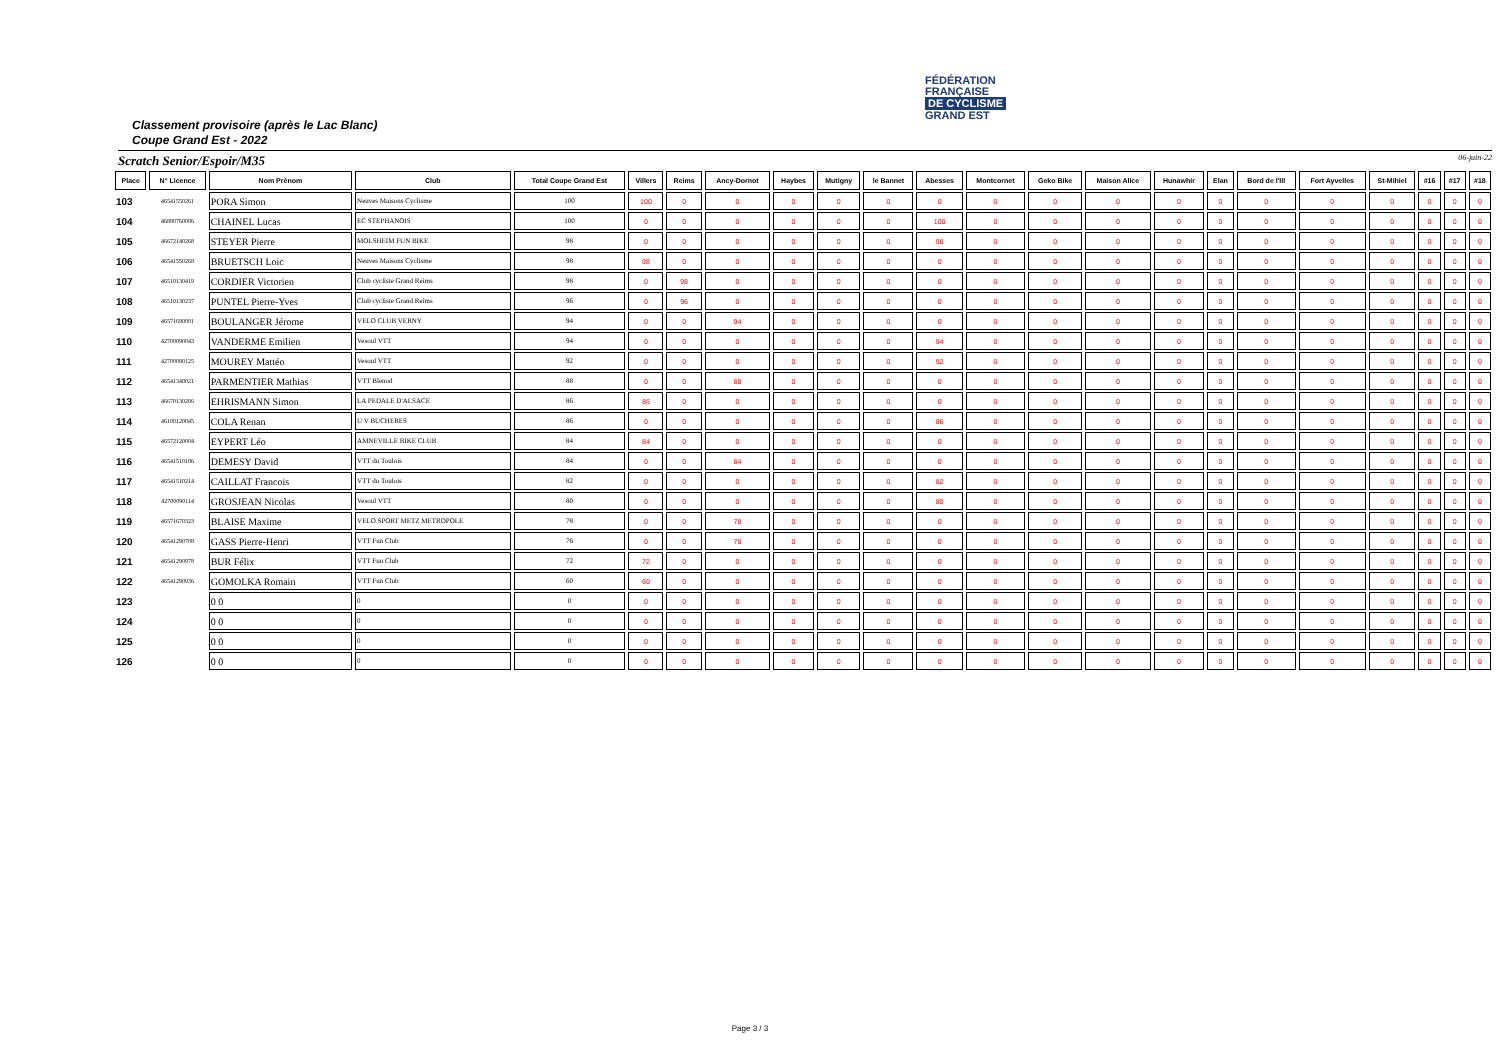FÉDÉRATION
FRANÇAISE
DE CYCLISME
GRAND EST
Classement provisoire (après le Lac Blanc)
Coupe Grand Est - 2022
Scratch Senior/Espoir/M35 06-juin-22
| Place | N° Licence | Nom Prénom | Club | Total Coupe Grand Est | Villers | Reims | Ancy-Dornot | Haybes | Mutigny | le Bannet | Abesses | Montcornet | Geko Bike | Maison Alice | Hunawhir | Elan | Bord de l'Ill | Fort Ayvelles | St-Mihiel | #16 | #17 | #18 |
| --- | --- | --- | --- | --- | --- | --- | --- | --- | --- | --- | --- | --- | --- | --- | --- | --- | --- | --- | --- | --- | --- | --- |
| 103 | 46541550261 | PORA Simon | Neuves Maisons Cyclisme | 100 | 100 | 0 | 0 | 0 | 0 | 0 | 0 | 0 | 0 | 0 | 0 | 0 | 0 | 0 | 0 | 0 | 0 | 0 |
| 104 | 46880760086 | CHAINEL Lucas | EC STEPHANOIS | 100 | 0 | 0 | 0 | 0 | 0 | 0 | 100 | 0 | 0 | 0 | 0 | 0 | 0 | 0 | 0 | 0 | 0 | 0 |
| 105 | 46672140268 | STEYER Pierre | MOLSHEIM FUN BIKE | 98 | 0 | 0 | 0 | 0 | 0 | 0 | 98 | 0 | 0 | 0 | 0 | 0 | 0 | 0 | 0 | 0 | 0 | 0 |
| 106 | 46541550268 | BRUETSCH Loic | Neuves Maisons Cyclisme | 98 | 98 | 0 | 0 | 0 | 0 | 0 | 0 | 0 | 0 | 0 | 0 | 0 | 0 | 0 | 0 | 0 | 0 | 0 |
| 107 | 46510130419 | CORDIER Victorien | Club cycliste Grand Reims | 98 | 0 | 98 | 0 | 0 | 0 | 0 | 0 | 0 | 0 | 0 | 0 | 0 | 0 | 0 | 0 | 0 | 0 | 0 |
| 108 | 46510130237 | PUNTEL Pierre-Yves | Club cycliste Grand Reims | 96 | 0 | 96 | 0 | 0 | 0 | 0 | 0 | 0 | 0 | 0 | 0 | 0 | 0 | 0 | 0 | 0 | 0 | 0 |
| 109 | 46571690001 | BOULANGER Jérome | VELO CLUB VERNY | 94 | 0 | 0 | 94 | 0 | 0 | 0 | 0 | 0 | 0 | 0 | 0 | 0 | 0 | 0 | 0 | 0 | 0 | 0 |
| 110 | 42700090043 | VANDERME Emilien | Vesoul VTT | 94 | 0 | 0 | 0 | 0 | 0 | 0 | 94 | 0 | 0 | 0 | 0 | 0 | 0 | 0 | 0 | 0 | 0 | 0 |
| 111 | 42700090125 | MOUREY Mattéo | Vesoul VTT | 92 | 0 | 0 | 0 | 0 | 0 | 0 | 92 | 0 | 0 | 0 | 0 | 0 | 0 | 0 | 0 | 0 | 0 | 0 |
| 112 | 46541340021 | PARMENTIER Mathias | VTT Blenod | 88 | 0 | 0 | 88 | 0 | 0 | 0 | 0 | 0 | 0 | 0 | 0 | 0 | 0 | 0 | 0 | 0 | 0 | 0 |
| 113 | 46670130206 | EHRISMANN Simon | LA PEDALE D'ALSACE | 86 | 86 | 0 | 0 | 0 | 0 | 0 | 0 | 0 | 0 | 0 | 0 | 0 | 0 | 0 | 0 | 0 | 0 | 0 |
| 114 | 46100120045 | COLA Renan | U V BUCHERES | 86 | 0 | 0 | 0 | 0 | 0 | 0 | 86 | 0 | 0 | 0 | 0 | 0 | 0 | 0 | 0 | 0 | 0 | 0 |
| 115 | 46572120004 | EYPERT Léo | AMNEVILLE BIKE CLUB | 84 | 84 | 0 | 0 | 0 | 0 | 0 | 0 | 0 | 0 | 0 | 0 | 0 | 0 | 0 | 0 | 0 | 0 | 0 |
| 116 | 46541510186 | DEMESY David | VTT du Toulois | 84 | 0 | 0 | 84 | 0 | 0 | 0 | 0 | 0 | 0 | 0 | 0 | 0 | 0 | 0 | 0 | 0 | 0 | 0 |
| 117 | 46541510214 | CAILLAT Francois | VTT du Toulois | 82 | 0 | 0 | 0 | 0 | 0 | 0 | 82 | 0 | 0 | 0 | 0 | 0 | 0 | 0 | 0 | 0 | 0 | 0 |
| 118 | 42700090114 | GROSJEAN Nicolas | Vesoul VTT | 80 | 0 | 0 | 0 | 0 | 0 | 0 | 80 | 0 | 0 | 0 | 0 | 0 | 0 | 0 | 0 | 0 | 0 | 0 |
| 119 | 46571670323 | BLAISE Maxime | VELO SPORT METZ METROPOLE | 78 | 0 | 0 | 78 | 0 | 0 | 0 | 0 | 0 | 0 | 0 | 0 | 0 | 0 | 0 | 0 | 0 | 0 | 0 |
| 120 | 46541290708 | GASS Pierre-Henri | VTT Fun Club | 76 | 0 | 0 | 76 | 0 | 0 | 0 | 0 | 0 | 0 | 0 | 0 | 0 | 0 | 0 | 0 | 0 | 0 | 0 |
| 121 | 46541290978 | BUR Félix | VTT Fun Club | 72 | 72 | 0 | 0 | 0 | 0 | 0 | 0 | 0 | 0 | 0 | 0 | 0 | 0 | 0 | 0 | 0 | 0 | 0 |
| 122 | 46541290936 | GOMOLKA Romain | VTT Fun Club | 60 | 60 | 0 | 0 | 0 | 0 | 0 | 0 | 0 | 0 | 0 | 0 | 0 | 0 | 0 | 0 | 0 | 0 | 0 |
| 123 | | 0 0 | 0 | 0 | 0 | 0 | 0 | 0 | 0 | 0 | 0 | 0 | 0 | 0 | 0 | 0 | 0 | 0 | 0 | 0 | 0 | 0 |
| 124 | | 0 0 | 0 | 0 | 0 | 0 | 0 | 0 | 0 | 0 | 0 | 0 | 0 | 0 | 0 | 0 | 0 | 0 | 0 | 0 | 0 | 0 |
| 125 | | 0 0 | 0 | 0 | 0 | 0 | 0 | 0 | 0 | 0 | 0 | 0 | 0 | 0 | 0 | 0 | 0 | 0 | 0 | 0 | 0 | 0 |
| 126 | | 0 0 | 0 | 0 | 0 | 0 | 0 | 0 | 0 | 0 | 0 | 0 | 0 | 0 | 0 | 0 | 0 | 0 | 0 | 0 | 0 | 0 |
Page 3 / 3